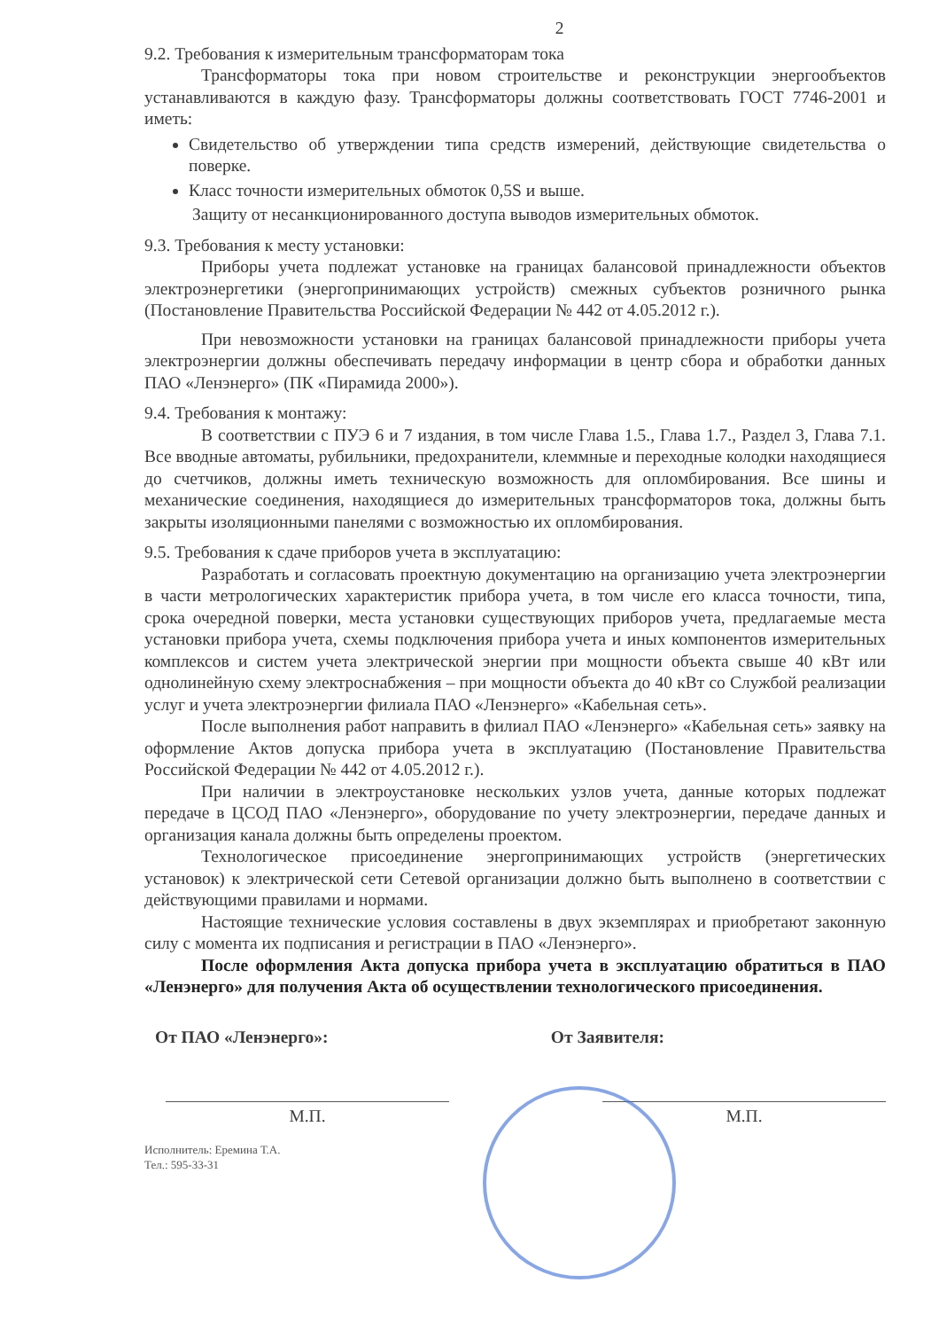2
9.2. Требования к измерительным трансформаторам тока
Трансформаторы тока при новом строительстве и реконструкции энергообъектов устанавливаются в каждую фазу. Трансформаторы должны соответствовать ГОСТ 7746-2001 и иметь:
Свидетельство об утверждении типа средств измерений, действующие свидетельства о поверке.
Класс точности измерительных обмоток 0,5S и выше.
Защиту от несанкционированного доступа выводов измерительных обмоток.
9.3. Требования к месту установки:
Приборы учета подлежат установке на границах балансовой принадлежности объектов электроэнергетики (энергопринимающих устройств) смежных субъектов розничного рынка (Постановление Правительства Российской Федерации № 442 от 4.05.2012 г.).
При невозможности установки на границах балансовой принадлежности приборы учета электроэнергии должны обеспечивать передачу информации в центр сбора и обработки данных ПАО «Ленэнерго» (ПК «Пирамида 2000»).
9.4. Требования к монтажу:
В соответствии с ПУЭ 6 и 7 издания, в том числе Глава 1.5., Глава 1.7., Раздел 3, Глава 7.1. Все вводные автоматы, рубильники, предохранители, клеммные и переходные колодки находящиеся до счетчиков, должны иметь техническую возможность для опломбирования. Все шины и механические соединения, находящиеся до измерительных трансформаторов тока, должны быть закрыты изоляционными панелями с возможностью их опломбирования.
9.5. Требования к сдаче приборов учета в эксплуатацию:
Разработать и согласовать проектную документацию на организацию учета электроэнергии в части метрологических характеристик прибора учета, в том числе его класса точности, типа, срока очередной поверки, места установки существующих приборов учета, предлагаемые места установки прибора учета, схемы подключения прибора учета и иных компонентов измерительных комплексов и систем учета электрической энергии при мощности объекта свыше 40 кВт или однолинейную схему электроснабжения – при мощности объекта до 40 кВт со Службой реализации услуг и учета электроэнергии филиала ПАО «Ленэнерго» «Кабельная сеть».
После выполнения работ направить в филиал ПАО «Ленэнерго» «Кабельная сеть» заявку на оформление Актов допуска прибора учета в эксплуатацию (Постановление Правительства Российской Федерации № 442 от 4.05.2012 г.).
При наличии в электроустановке нескольких узлов учета, данные которых подлежат передаче в ЦСОД ПАО «Ленэнерго», оборудование по учету электроэнергии, передаче данных и организация канала должны быть определены проектом.
Технологическое присоединение энергопринимающих устройств (энергетических установок) к электрической сети Сетевой организации должно быть выполнено в соответствии с действующими правилами и нормами.
Настоящие технические условия составлены в двух экземплярах и приобретают законную силу с момента их подписания и регистрации в ПАО «Ленэнерго».
После оформления Акта допуска прибора учета в эксплуатацию обратиться в ПАО «Ленэнерго» для получения Акта об осуществлении технологического присоединения.
От ПАО «Ленэнерго»: От Заявителя:
М.П. М.П.
Исполнитель: Еремина Т.А.
Тел.: 595-33-31